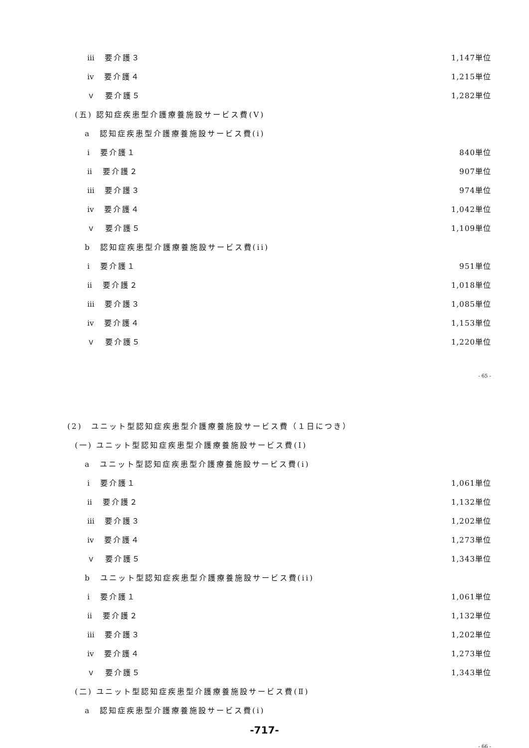ⅲ　要介護３ 1,147単位
ⅳ　要介護４ 1,215単位
ｖ　要介護５ 1,282単位
(五) 認知症疾患型介護療養施設サービス費(Ⅴ)
a　認知症疾患型介護療養施設サービス費(i)
ⅰ　要介護１ 840単位
ⅱ　要介護２ 907単位
ⅲ　要介護３ 974単位
ⅳ　要介護４ 1,042単位
ｖ　要介護５ 1,109単位
b　認知症疾患型介護療養施設サービス費(ii)
ⅰ　要介護１ 951単位
ⅱ　要介護２ 1,018単位
ⅲ　要介護３ 1,085単位
ⅳ　要介護４ 1,153単位
ｖ　要介護５ 1,220単位
- 65 -
(2)　ユニット型認知症疾患型介護療養施設サービス費（１日につき）
(一) ユニット型認知症疾患型介護療養施設サービス費(Ⅰ)
a　ユニット型認知症疾患型介護療養施設サービス費(i)
ⅰ　要介護１ 1,061単位
ⅱ　要介護２ 1,132単位
ⅲ　要介護３ 1,202単位
ⅳ　要介護４ 1,273単位
ｖ　要介護５ 1,343単位
b　ユニット型認知症疾患型介護療養施設サービス費(ii)
ⅰ　要介護１ 1,061単位
ⅱ　要介護２ 1,132単位
ⅲ　要介護３ 1,202単位
ⅳ　要介護４ 1,273単位
ｖ　要介護５ 1,343単位
(二) ユニット型認知症疾患型介護療養施設サービス費(Ⅱ)
a　認知症疾患型介護療養施設サービス費(i)
-717-
- 66 -